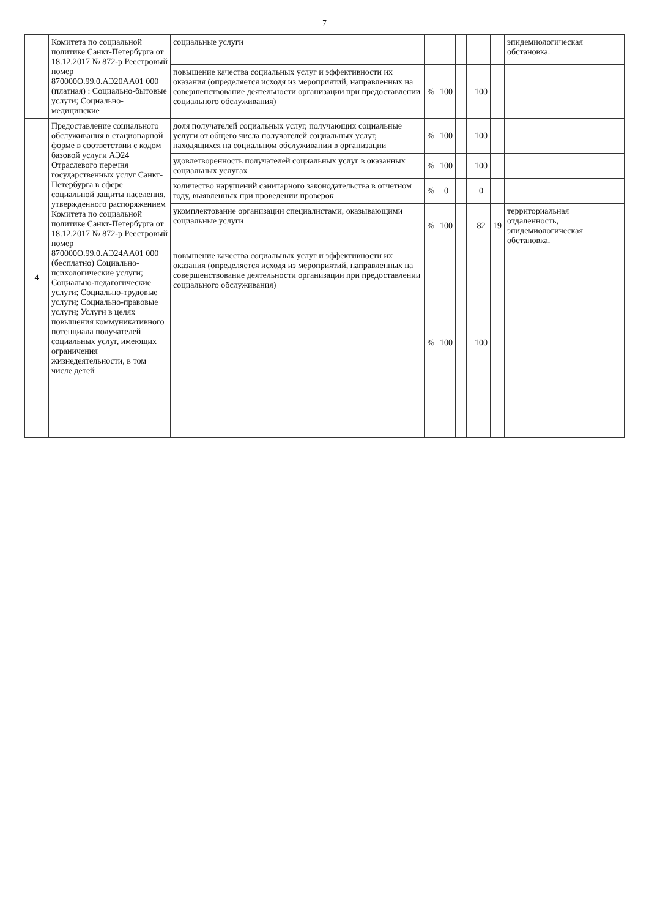7
| | Комитета по социальной политике Санкт-Петербурга от 18.12.2017 № 872-р Реестровый номер 870000О.99.0.АЭ20АА01 000 (платная) : Социально-бытовые услуги; Социально-медицинские | социальные услуги | | | | | | | | эпидемиологическая обстановка. |
| | | повышение качества социальных услуг и эффективности их оказания (определяется исходя из мероприятий, направленных на совершенствование деятельности организации при предоставлении социального обслуживания) | % | 100 | | | | 100 | | |
| 4 | Предоставление социального обслуживания в стационарной форме в соответствии с кодом базовой услуги АЭ24 Отраслевого перечня государственных услуг Санкт-Петербурга в сфере социальной защиты населения, утвержденного распоряжением Комитета по социальной политике Санкт-Петербурга от 18.12.2017 № 872-р Реестровый номер 870000О.99.0.АЭ24АА01 000 (бесплатно) Социально-психологические услуги; Социально-педагогические услуги; Социально-трудовые услуги; Социально-правовые услуги; Услуги в целях повышения коммуникативного потенциала получателей социальных услуг, имеющих ограничения жизнедеятельности, в том числе детей | доля получателей социальных услуг, получающих социальные услуги от общего числа получателей социальных услуг, находящихся на социальном обслуживании в организации | % | 100 | | | | 100 | | |
| | | удовлетворенность получателей социальных услуг в оказанных социальных услугах | % | 100 | | | | 100 | | |
| | | количество нарушений санитарного законодательства в отчетном году, выявленных при проведении проверок | % | 0 | | | | 0 | | |
| | | укомплектование организации специалистами, оказывающими социальные услуги | % | 100 | | | | 82 | 19 | территориальная отдаленность, эпидемиологическая обстановка. |
| | | повышение качества социальных услуг и эффективности их оказания (определяется исходя из мероприятий, направленных на совершенствование деятельности организации при предоставлении социального обслуживания) | % | 100 | | | | 100 | | |